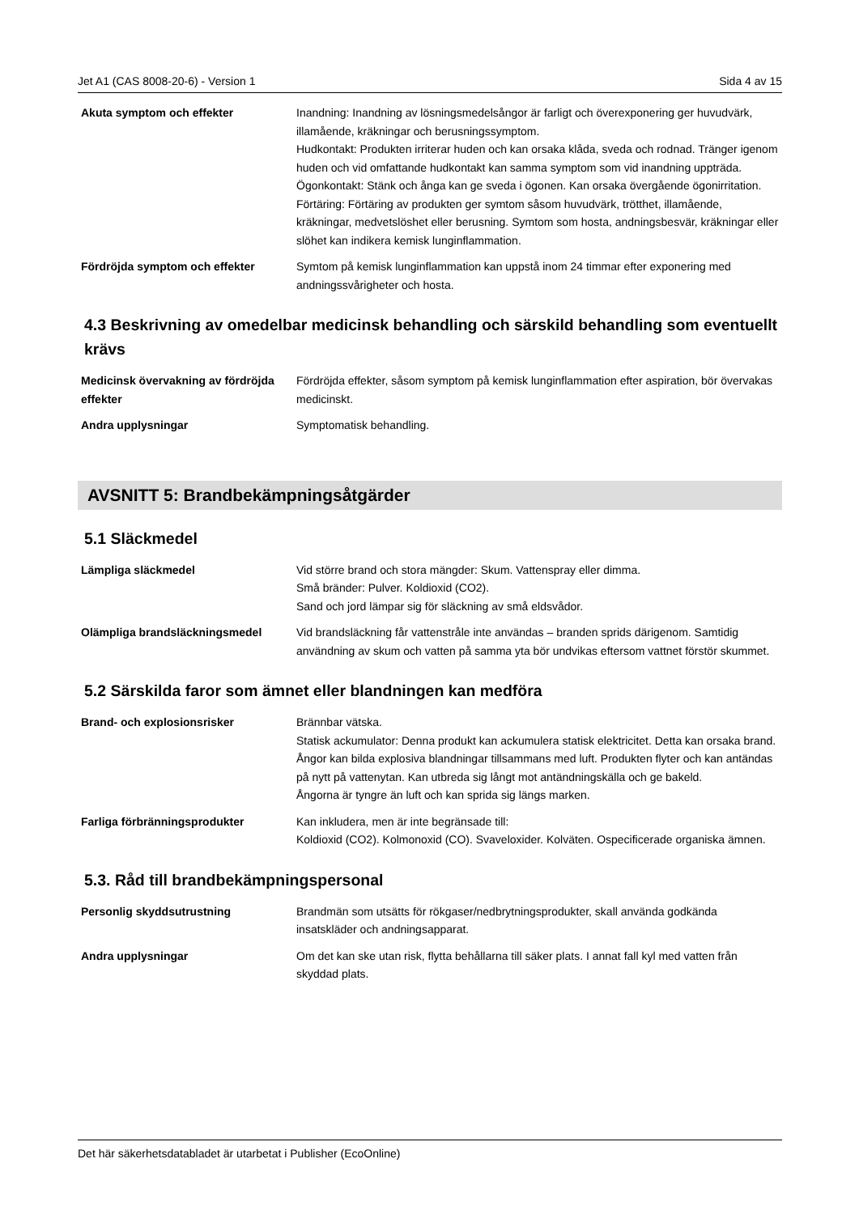Jet A1 (CAS 8008-20-6) - Version 1 Sida 4 av 15
| Akuta symptom och effekter | Inandning: Inandning av lösningsmedelsångor är farligt och överexponering ger huvudvärk, illamående, kräkningar och berusningssymptom. Hudkontakt: Produkten irriterar huden och kan orsaka klåda, sveda och rodnad. Tränger igenom huden och vid omfattande hudkontakt kan samma symptom som vid inandning uppträda. Ögonkontakt: Stänk och ånga kan ge sveda i ögonen. Kan orsaka övergående ögonirritation. Förtäring: Förtäring av produkten ger symtom såsom huvudvärk, trötthet, illamående, kräkningar, medvetslöshet eller berusning. Symtom som hosta, andningsbesvär, kräkningar eller slöhet kan indikera kemisk lunginflammation. |
| Fördröjda symptom och effekter | Symtom på kemisk lunginflammation kan uppstå inom 24 timmar efter exponering med andningssvårigheter och hosta. |
4.3 Beskrivning av omedelbar medicinsk behandling och särskild behandling som eventuellt krävs
| Medicinsk övervakning av fördröjda effekter | Fördröjda effekter, såsom symptom på kemisk lunginflammation efter aspiration, bör övervakas medicinskt. |
| Andra upplysningar | Symptomatisk behandling. |
AVSNITT 5: Brandbekämpningsåtgärder
5.1 Släckmedel
| Lämpliga släckmedel | Vid större brand och stora mängder: Skum. Vattenspray eller dimma. Små bränder: Pulver. Koldioxid (CO2). Sand och jord lämpar sig för släckning av små eldsvådor. |
| Olämpliga brandsläckningsmedel | Vid brandsläckning får vattenstråle inte användas – branden sprids därigenom. Samtidig användning av skum och vatten på samma yta bör undvikas eftersom vattnet förstör skummet. |
5.2 Särskilda faror som ämnet eller blandningen kan medföra
| Brand- och explosionsrisker | Brännbar vätska. Statisk ackumulator: Denna produkt kan ackumulera statisk elektricitet. Detta kan orsaka brand. Ångor kan bilda explosiva blandningar tillsammans med luft. Produkten flyter och kan antändas på nytt på vattenytan. Kan utbreda sig långt mot antändningskälla och ge bakeld. Ångorna är tyngre än luft och kan sprida sig längs marken. |
| Farliga förbränningsprodukter | Kan inkludera, men är inte begränsade till: Koldioxid (CO2). Kolmonoxid (CO). Svaveloxider. Kolväten. Ospecificerade organiska ämnen. |
5.3. Råd till brandbekämpningspersonal
| Personlig skyddsutrustning | Brandmän som utsätts för rökgaser/nedbrytningsprodukter, skall använda godkända insatskläder och andningsapparat. |
| Andra upplysningar | Om det kan ske utan risk, flytta behållarna till säker plats. I annat fall kyl med vatten från skyddad plats. |
Det här säkerhetsdatabladet är utarbetat i Publisher (EcoOnline)